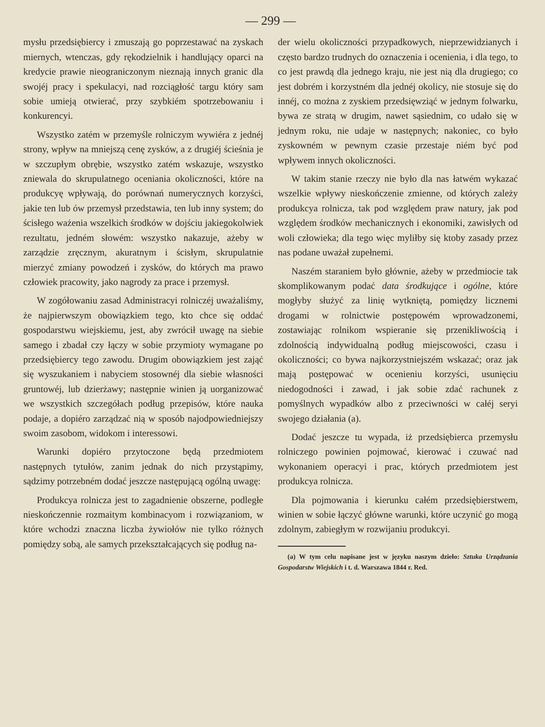— 299 —
mysłu przedsiębiercy i zmuszają go poprzestawać na zyskach miernych, wtenczas, gdy rękodzielnik i handlujący oparci na kredycie prawie nieograniczonym nieznają innych granic dla swojéj pracy i spekulacyi, nad rozciągłość targu który sam sobie umieją otwierać, przy szybkiém spotrzebowaniu i konkurencyi.
Wszystko zatém w przemyśle rolniczym wywiéra z jednéj strony, wpływ na mniejszą cenę zysków, a z drugiéj ścieśnia je w szczupłym obrębie, wszystko zatém wskazuje, wszystko zniewala do skrupulatnego oceniania okoliczności, które na produkcyę wpływają, do porównań numerycznych korzyści, jakie ten lub ów przemysł przedstawia, ten lub inny system; do ścisłego ważenia wszelkich środków w dojściu jakiegokolwiek rezultatu, jedném słowém: wszystko nakazuje, ażeby w zarządzie zręcznym, akuratnym i ścisłym, skrupulatnie mierzyć zmiany powodzeń i zysków, do których ma prawo człowiek pracowity, jako nagrody za prace i przemysł.
W zogółowaniu zasad Administracyi rolniczéj uważaliśmy, że najpierwszym obowiązkiem tego, kto chce się oddać gospodarstwu wiejskiemu, jest, aby zwrócił uwagę na siebie samego i zbadał czy łączy w sobie przymioty wymagane po przedsiębiercy tego zawodu. Drugim obowiązkiem jest zająć się wyszukaniem i nabyciem stosownéj dla siebie własności gruntowéj, lub dzierżawy; następnie winien ją uorganizować we wszystkich szczegółach podług przepisów, które nauka podaje, a dopiéro zarządzać nią w sposób najodpowiedniejszy swoim zasobom, widokom i interessowi.
Warunki dopiéro przytoczone będą przedmiotem następnych tytułów, zanim jednak do nich przystąpimy, sądzimy potrzebném dodać jeszcze następującą ogólną uwagę:
Produkcya rolnicza jest to zagadnienie obszerne, podległe nieskończennie rozmaitym kombinacyom i rozwiązaniom, w które wchodzi znaczna liczba żywiołów nie tylko różnych pomiędzy sobą, ale samych przekształcających się podług na-
der wielu okoliczności przypadkowych, nieprzewidzianych i często bardzo trudnych do oznaczenia i ocenienia, i dla tego, to co jest prawdą dla jednego kraju, nie jest nią dla drugiego; co jest dobrém i korzystném dla jednéj okolicy, nie stosuje się do innéj, co można z zyskiem przedsięwziąć w jednym folwarku, bywa ze stratą w drugim, nawet sąsiednim, co udało się w jednym roku, nie udaje w następnych; nakoniec, co było zyskowném w pewnym czasie przestaje niém być pod wpływem innych okoliczności.
W takim stanie rzeczy nie było dla nas łatwém wykazać wszelkie wpływy nieskończenie zmienne, od których zależy produkcya rolnicza, tak pod względem praw natury, jak pod względem środków mechanicznych i ekonomiki, zawisłych od woli człowieka; dla tego więc myliłby się ktoby zasady przez nas podane uważał zupełnemi.
Naszém staraniem było głównie, ażeby w przedmiocie tak skomplikowanym podać data środkujące i ogólne, które mogłyby służyć za linię wytkniętą, pomiędzy licznemi drogami w rolnictwie postępowém wprowadzonemi, zostawiając rolnikom wspieranie się przenikliwością i zdolnością indywidualną podług miejscowości, czasu i okoliczności; co bywa najkorzystniejszém wskazać; oraz jak mają postępować w ocenieniu korzyści, usunięciu niedogodności i zawad, i jak sobie zdać rachunek z pomyślnych wypadków albo z przeciwności w całéj seryi swojego działania (a).
Dodać jeszcze tu wypada, iż przedsiębierca przemysłu rolniczego powinien pojmować, kierować i czuwać nad wykonaniem operacyi i prac, których przedmiotem jest produkcya rolnicza.
Dla pojmowania i kierunku całém przedsiębierstwem, winien w sobie łączyć główne warunki, które uczynić go mogą zdolnym, zabiegłym w rozwijaniu produkcyi.
(a) W tym celu napisane jest w języku naszym dzieło: Sztuka Urządzania Gospodarstw Wiejskich i t. d. Warszawa 1844 r. Red.